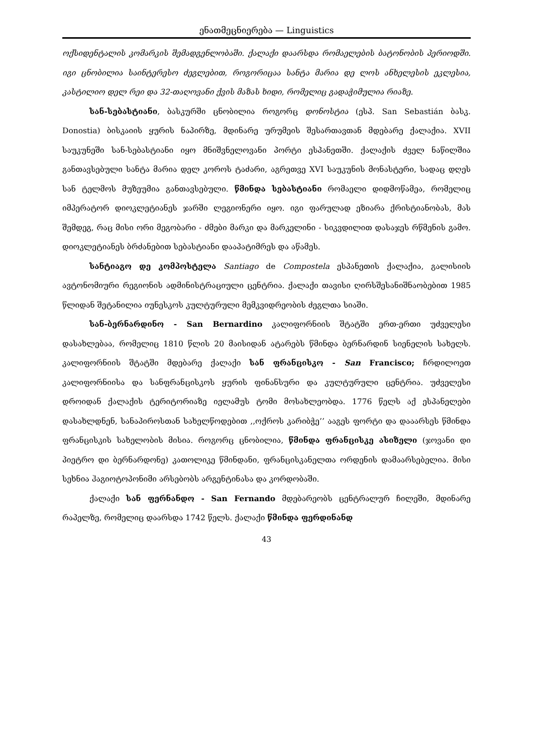ენათმეცნიერება — Linguistics
ოქსიდენტალის კომარკის შემადგენლობაში. ქალაქი დაარსდა რომაელების ბატონობის პერიოდში. იგი ცნობილია საინტერესო ძეგლებით, როგორიცაა სანტა მარია დე ლოს ანხელესის ეკლესია, კასტილიო დელ რეი და 32-თაღოვანი ქვის მაზას ხიდი, რომელიც გადაჭიმულია რიაზე.
სან-სებასტიანი, ბასკურში ცნობილია როგორც დონოსტია (ესპ. San Sebastián ბასკ. Donostia) ბისკაიის ყურის ნაპირზე, მდინარე ურუმეის შესართავთან მდებარე ქალაქია. XVII საუკუნეში სან-სებასტიანი იყო მნიშვნელოვანი პორტი ესპანეთში. ქალაქის ძველ ნაწილშია განთავსებული სანტა მარია დელ კოროს ტაძარი, აგრეთვე XVI საუკუნის მონასტერი, სადაც დღეს სან ტელმოს მუზეუმია განთავსებული. წმინდა სებასტიანი რომაელი დიდმოწამეა, რომელიც იმპერატორ დიოკლეტიანეს ჯარში ლეგიონერი იყო. იგი ფარულად ეზიარა ქრისტიანობას, მას შემდეგ, რაც მისი ორი მეგობარი - ძმები მარკი და მარკელინი - სიკვდილით დასაჯეს რწმენის გამო. დიოკლეტიანეს ბრძანებით სებასტიანი დააპატიმრეს და აწამეს.
სანტიაგო დე კომპოსტელა Santiago de Compostela ესპანეთის ქალაქია, გალისიის ავტონომიური რეგიონის ადმინისტრაციული ცენტრია. ქალაქი თავისი ღირსშესანიშნაობებით 1985 წლიდან შეტანილია იუნესკოს კულტურული მემკვიდრეობის ძეგლთა სიაში.
სან-ბერნარდინო - San Bernardino კალიფორნიის შტატში ერთ-ერთი უძველესი დასახლებაა, რომელიც 1810 წლის 20 მაისიდან ატარებს წმინდა ბერნარდინ სიენელის სახელს. კალიფორნიის შტატში მდებარე ქალაქი სან ფრანცისკო - San Francisco; ჩრდილოეთ კალიფორნიისა და სანფრანცისკოს ყურის ფინანსური და კულტურული ცენტრია. უძველესი დროიდან ქალაქის ტერიტორიაზე იელამუს ტომი მოსახლეობდა. 1776 წელს აქ ესპანელები დასახლდნენ, სანაპიროსთან სახელწოდებით ,,ოქროს კარიბჭე’’ ააგეს ფორტი და დააარსეს წმინდა ფრანცისკის სახელობის მისია. როგორც ცნობილია, წმინდა ფრანცისკე ასიზელი (ჯოვანი დი პიეტრო დი ბერნარდონე) კათოლიკე წმინდანი, ფრანცისკანელთა ორდენის დამაარსებელია. მისი სეხნია ჰაგიოტოპონიმი არსებობს არგენტინასა და კორდობაში.
ქალაქი სან ფერნანდო - San Fernando მდებარეობს ცენტრალურ ჩილეში, მდინარე რაპელზე, რომელიც დაარსდა 1742 წელს. ქალაქი წმინდა ფერდინანდ
43